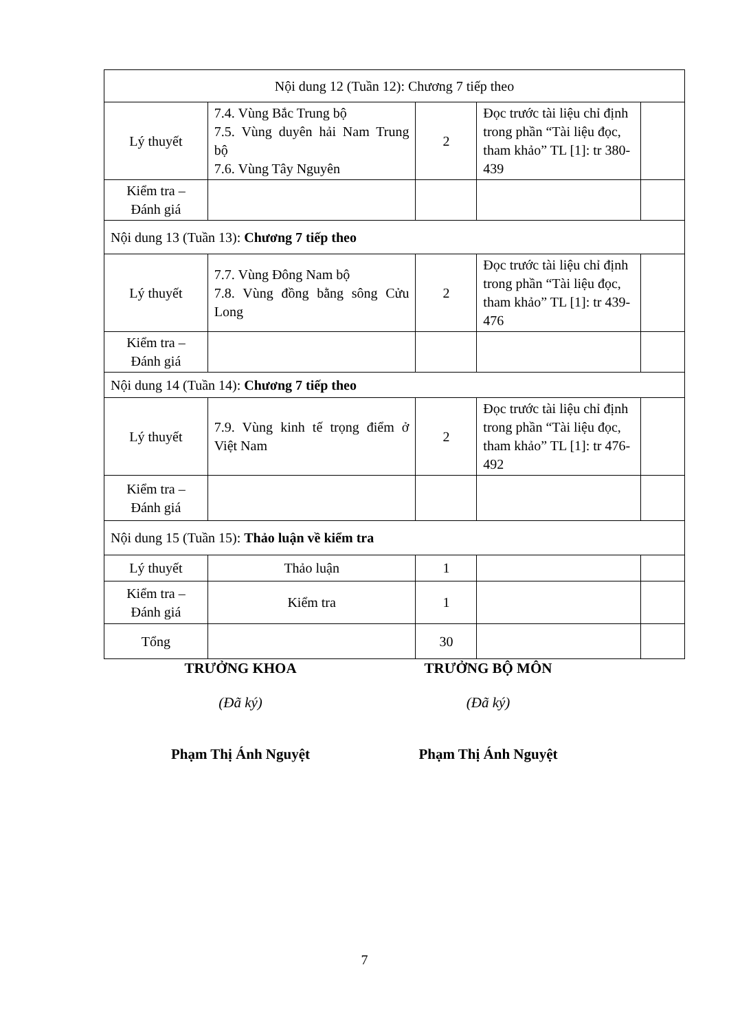| Nội dung 12 (Tuần 12): Chương 7 tiếp theo | | | | |
| Lý thuyết | 7.4. Vùng Bắc Trung bộ 7.5. Vùng duyên hải Nam Trung bộ 7.6. Vùng Tây Nguyên | 2 | Đọc trước tài liệu chỉ định trong phần “Tài liệu đọc, tham khảo” TL [1]: tr 380-439 | |
| Kiểm tra – Đánh giá | | | | |
| Nội dung 13 (Tuần 13): Chương 7 tiếp theo | | | | |
| Lý thuyết | 7.7. Vùng Đông Nam bộ 7.8. Vùng đồng bằng sông Cửu Long | 2 | Đọc trước tài liệu chỉ định trong phần “Tài liệu đọc, tham khảo” TL [1]: tr 439-476 | |
| Kiểm tra – Đánh giá | | | | |
| Nội dung 14 (Tuần 14): Chương 7 tiếp theo | | | | |
| Lý thuyết | 7.9. Vùng kinh tế trọng điểm ở Việt Nam | 2 | Đọc trước tài liệu chỉ định trong phần “Tài liệu đọc, tham khảo” TL [1]: tr 476-492 | |
| Kiểm tra – Đánh giá | | | | |
| Nội dung 15 (Tuần 15): Thảo luận về kiểm tra | | | | |
| Lý thuyết | Thảo luận | 1 | | |
| Kiểm tra – Đánh giá | Kiểm tra | 1 | | |
| Tổng | | 30 | | |
TRƯỞNG KHOA
(Đã ký)
Phạm Thị Ánh Nguyệt
TRƯỞNG BỘ MÔN
(Đã ký)
Phạm Thị Ánh Nguyệt
7